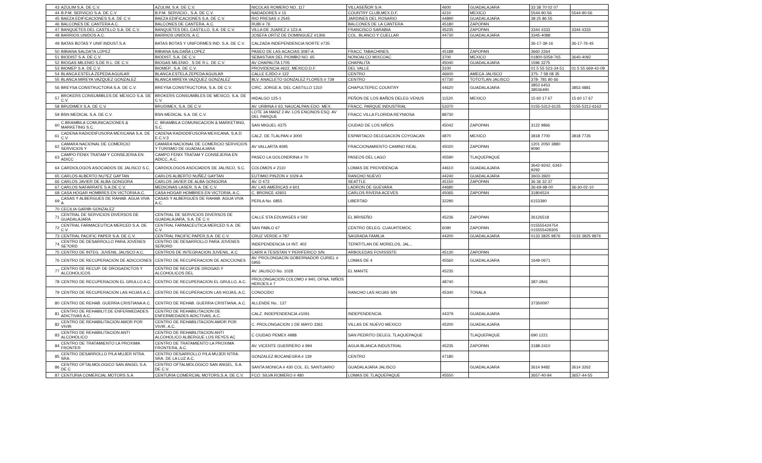| 43 | AZULIM S.A. DE C.V. | AZULIM, S.A. DE C.V. | NICOLAS ROMERO NO. 117 | VILLASEÑOR S.H. | 4600 | GUADALAJARA | 33 38 70 02 07 | |
| 44 | B.P.M. SERVICIO S.A. DE C.V | B.P.M. SERVICIO., S.A. DE C.V. | NADADORES # 15 | COUNTRY CLUB,MEX.D.F. | 4210 | MEXICO | 5544-90-56 | 5544-90-56 |
| 45 | BAEZA EDIFICACIONES S.A. DE C.V. | BAEZA EDIFICACIONES S.A. DE C.V. | RIO PRESAS # 2545 | JARDINES DEL ROSARIO | 44890 | GUADALAJARA | 38 25 86 55 | |
| 46 | BALCONES DE CANTERA A.C. | BALCONES DE CANTERA, A.C. | RUBI # 76 | BALCONES DE LA CANTERA | 45180 | ZAPOPAN | | |
| 47 | BANQUETES DEL CASTILLO S.A. DE C.V. | BANQUETES DEL CASTILLO, S.A. DE C.V. | VILLA DE JUAREZ # 123-A | FRANCISCO SARABIA | 45235 | ZAPOPAN | 3344 4333 | 3344 4333 |
| 48 | BARRIOS UNIDOS A.C. | BARRIOS UNIDOS, A.C. | JOSEFA ORTIZ DE DOMINGUEZ #1306 | COL. BLANCO Y CUELLAR | 44730 | GUADALAJARA | 3345-4088 | |
| 49 | BATAS BOTAS Y UNIF.INDUST.S.A | BATAS BOTAS Y UNIFORMES IND. S.A. DE C.V. | CALZADA INDEPENDENCIA NORTE #735 | | | | 36-17-39-16 | 36-17-76-45 |
| 50 | BIBIANA SALDA?A LOPEZ | BIBIANA SALDAÑA LOPEZ | PASEO DE LAS ACACIAS 3087-A | FRACC TABACHINES | 45188 | ZAPOPAN | 3660 2264 | |
| 51 | BIODIST S.A. DE C.V. | BIODIST, S.A. DE C.V. | SEBASTIAN DEL PIOMBO NO. 65 | NONOALCO MIXCOAC | 3700 | MEXICO | 01800-5059-765 | 3640-4092 |
| 52 | BIOGAS MILENIO S.DE R.L. DE C.V. | BIOGAS MILENIO , S DE R.L. DE C.V. | AV CHAPALITA 1705 | CHAPALITA | 45040 | GUADALAJARA | 1596 3275 | |
| 53 | BIOMEP S.A. DE C.V. | BIOMEP., S.A. DE C.V. | PROVIDENCIA #622, MEXICO,D.F. | DEL VALLE | 3100 | | 01 5 55 523-34-51 | 01 5 55 669-42-09 |
| 54 | BLANCA ESTELA ZEPEDA AGUILAR | BLANCA ESTELA ZEPEDA AGUILAR | CALLE EJIDO # 122 | CENTRO | 46600 | AMECA JALISCO | 375- 7 58 08 35 | |
| 55 | BLANCA MIREYA VAZQUEZ GONZALEZ | BLANCA MIREYA VAZQUEZ GONZALEZ | BLV. ANACLETO GONZALEZ FLORES # 739 | CENTRO | 47730 | TOTOTLAN JALISCO | 378- 781 80 66 | |
| 56 | BREYSA CONSTRUCTORA S.A. DE C.V. | BREYSA CONSTRUCTORA, S.A. DE C.V. | CIRC. JORGE A. DEL CASTILLO 1310 | CHAPULTEPEC COUNTRY | 44620 | GUADALAJARA | 3853 6453 38536490 | 3853 4881 |
| 57 | BROKERS CONSUMIBLES DE MEXICO S.A. DE C.V. | BROKERS CONSUMIBLES DE MEXICO, S.A. DE C.V. | HIDALGO 125-1 | PEÑON DE LOS BAÑOS DELEG VENUS | 11520 | MEXICO | 15 60 17 67 | 15 60 17 67 |
| 58 | BRUDIMEX S.A. DE C.V. | BRUDIMEX, S.A. DE C.V. | AV. URBINA # 63, NAUCALPAN EDO. MEX. | FRACC. PARQUE INDUSTRIAL | 53370 | | 0155-5312-6135 | 0155-5312-6162 |
| 59 | BSN MEDICAL S.A. DE C.V. | BSN MEDICAL S.A. DE C.V. | LOTE 3A MANZ 2 AV. LOS ENCINOS ESQ. AV DEL PARQUE | FRACC VILLA FLORIDA REYNIOSA | 88730 | | | |
| 60 | C.BRAMBILA COMUNICACIONES & MARKETING S.C. | C. BRAMBILA COMUNICACION & MARKETIING, S.C. | SAN MIGUEL 4375 | CIUDAD DE LOS NIÑOS | 45042 | ZAPOPAN | 3122 9866 | |
| 61 | CADENA RADIODIFUSORA MEXICANA S.A. DE C.V. | CADENA RADIODIFUSORA MEXICANA, S.A.D E.C.V.3 | CALZ. DE TLALPAN # 3000 | ESPARTACO DELEGACION COYOACAN | 4870 | MEXICO | 3818 7700 | 3818 7726 |
| 62 | CAMARA NACIONAL DE COMERCIO SERVICIOS Y | CAMARA NACIONAL DE COMERCIO SERVICIOS Y TURISMO DE GUADALAJARA | AV VALLARTA 4095 | FRACCIONAMIENTO CAMINO REAL | 45020 | ZAPOPAN | 1201 2050 3880 9090 | |
| 63 | CAMPO FENIX TRATAM Y CONSEJERIA EN ADICC | CAMPO FENIX TRATAM Y CONSEJERIA EN ADICC, A.C. | PASEO LA GOLONDRINA # 70 | PASEOS DEL LAGO | 45590 | TLAQUEPAQUE | | |
| 64 | CARDIOLOGOS ASOCIADOS DE JALISCO S.C. | CARDIOLOGOS ASOCIADOS DE JALISCO, S.C. | COLOMOS # 2110 | LOMAS DE PROVIDENCIA | 44610 | GUADALAJARA | 3642-9242, 6342-9292 | |
| 65 | CARLOS ALBERTO NU?EZ GAYTAN | CARLOS ALBERTO NUÑEZ GAYTAN | EUTIMIO PINZON # 1029-A | RANCHO NUEVO | 44240 | GUADALAJARA | 3603-3920 | |
| 66 | CARLOS JAVIER DE ALBA GONGORA | CARLOS JAVIER DE ALBA GONGORA | AV. D 473 | SEATTLE | 45150 | ZAPOPAN | 36 36 32 37 | |
| 67 | CARLOS NAFARRATE S.A.DE C.V. | MEDICINAS LASER, S.A. DE C.V. | AV. LAS AMERICAS # 601 | LADRON DE GUEVARA | 44680 | | 36-69-98-00 | 36-30-02-10 |
| 68 | CASA HOGAR HOMBRES EN VICTORIA A.C. | CASA HOGAR HOMBRES EN VICTORIA, A.C. | C. BRONCE #2601 | CARLOS RIVERA ACEVES | 45065 | ZAPOPAN | 31804524 | |
| 69 | CASAS Y ALBERGUES DE RAHAB. AGUA VIVA A. | CASAS Y ALBERGUES DE RAHAB. AGUA VIVA A.C. | PERLA No. 6855 | LIBERTAD | 32290 | | 6153390 | |
| 70 | CECILIA GARIBI GONZALEZ | | | | | | | |
| 71 | CENTRAL DE SERVICIOS DIVERSOS DE GUADALAJARA | CENTRAL DE SERVICIOS DIVERSOS DE GUADALAJARA, S.A. DE C.V. | CALLE STA EDUWIGES # 592 | EL BRISEÑO | 45236 | ZAPOPAN | 36126518 | |
| 72 | CENTRAL FARMACEUTICA MERCED S.A. DE C.V. | CENTRAL FARMACEUTICA MERCED S.A. DE C.V. | SAN PABLO 67 | CENTRO DELEG. CUAUHTEMOC | 6090 | ZAPOPAN | 015555424754 015555429305 | |
| 73 | CENTRAL PACIFIC PAPER S.A. DE C.V. | CENTRAL PACIFIC PAPER,S.A. DE C.V. | CRUZ VERDE # 787 | SAGRADA FAMILIA | 44200 | GUADALAJARA | 0133 3825 9876 | 0133 3825 9876 |
| 74 | CENTRO DE DESARROLLO PARA JOVENES SE?ORD | CENTRO DE DESARROLLO PARA JOVENES SEÑORD | INDEPENDENCIA 14 INT. 402 | TEPATITLAN DE MORELOS, JAL., | | | | |
| 75 | CENTRO DE INTEG. JUVENIL JALISCO A.C. | CENTROS DE INTEGRACION JUVENIL, A.C. | CARR A TESISTAN Y PERIFERICO S/N | ARBOLEDAS FOVISSSTE | 45130 | ZAPOPAN | | |
| 76 | CENTRO DE RECUPERACION DE ADICCIONES | CENTRO DE RECUPERACION DE ADICCIONES | AV. PROLONGACIN GOBERNADOR CURIEL # 5955 | LOMAS DE 4 | 45560 | GUADALAJARA | 1649-0671 | |
| 77 | CENTRO DE RECUP. DE DROGADICTOS Y ALCOHOLICOS | CENTRO DE RECUP.DE DROGAD.Y ALCOHOLICOS DEL | AV. JALISCO No. 1028 | EL MANTE | 45235 | | | |
| 78 | CENTRO DE RECUPERACION EL GRULLO A.C. | CENTRO DE RECUPERACION EL GRULLO, A.C. | PROLONGACION COLOMO # 940, OFNA. NIÑOS HEROES # 7 | | 48740 | | 387-2841 | |
| 79 | CENTRO DE RECUPERACION LAS HOJAS A.C. | CENTRO DE RECUPERACION LAS HOJAS, A.C. | CONOCIDO | RANCHO LAS HOJAS S/N | 45340 | TONALA | | |
| 80 | CENTRO DE REHAB. GUERRA CRISTIANA A.C. | CENTRO DE REHAB. GUERRA CRISTIANA, A.C. | ALLENDE No.. 137 | | | | 37350097 | |
| 81 | CENTRO DE REHABILIT.DE ENFERMEDADES ADICTIVAS A.C. | CENTRO DE REHABILITACION DE ENFERMEDADES ADICTIVAS, A.C. | CALZ. INDEPENDENCIA #1091 | INDEPENDENCIA | 44379 | GUADALAJARA | | |
| 82 | CENTRO DE REHABILITACION AMOR POR VIVIR | CENTRO DE REHABILITACION AMOR POR VIVIR, A.C. | C. PROLONGACION 1 DE MAYO 3361 | VILLAS DE NUEVO MEXICO | 45200 | GUADALAJARA | | |
| 83 | CENTRO DE REHABILITACION ANTI ALCOHOLICO | CENTRO DE REHABILITACION ANTI ALCOHOLICO ALBERGUE LOS REYES AC | C CIUDAD PEMEX 4988 | SAN PEDRITO DELEG. TLAQUEPAQUE | | TLAQUEPAQUE | 690 1221 | |
| 84 | CENTRO DE TRATAMIENTO LA PROXIMA FRONTER | CENTRO DE TRATAMIENTO LA PROXIMA FRONTERA, A.C. | AV. VICENTE GUERRERO # 994 | AGUA BLANCA INDUSTRIAL | 45235 | ZAPOPAN | 3188-2410 | |
| 85 | CENTRO DESARROLLO P/LA MUJER NTRA. SRA. | CENTRO DESARROLLO P/LA MUJER NTRA. SRA. DE LA LUZ A.C. | GONZALEZ BOCANEGRA # 139 | CENTRO | 47180 | | | |
| 86 | CENTRO OFTALMOLOGICO SAN ANGEL S.A. DE C | CENTRO OFTALMOLOGICO SAN ANGEL, S.A. DE C.V. | SANTA MONICA # 430 COL. EL SANTUARIO | GUADALAJARA JALISCO | | GUADALAJARA | 3614 9482 | 3614 3262 |
| 87 | CENTURIA COMERCIAL MOTORS S.A | CENTURIA COMERCIAL MOTORS,S.A. DE C.V. | FCO. SILVA ROMERO # 480 | LOMAS DE TLAQUEPAQUE | 45550 | | 3657-40-94 | 3657-44-55 |